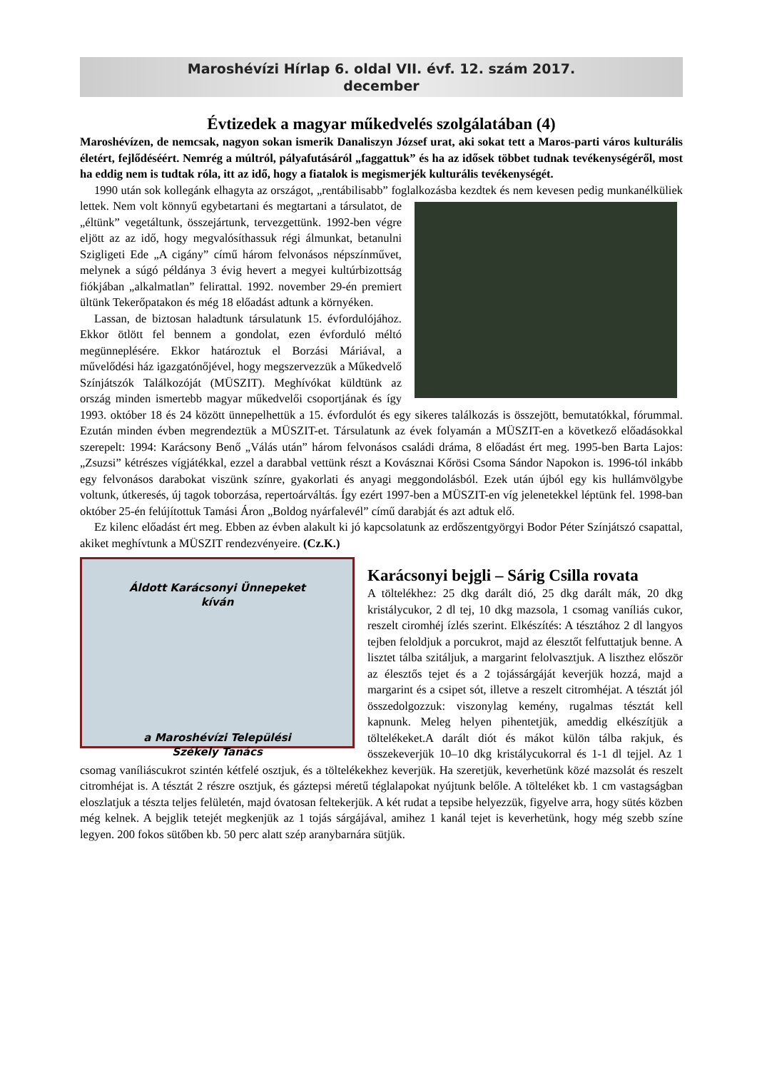Maroshévízi Hírlap 6. oldal VII. évf. 12. szám 2017.
december
Évtizedek a magyar műkedvelés szolgálatában (4)
Maroshévízen, de nemcsak, nagyon sokan ismerik Danaliszyn József urat, aki sokat tett a Maros-parti város kulturális életért, fejlődéséért. Nemrég a múltról, pályafutásáról „faggattuk” és ha az idősek többet tudnak tevékenységéről, most ha eddig nem is tudtak róla, itt az idő, hogy a fiatalok is megismerjék kulturális tevékenységét.
1990 után sok kollegánk elhagyta az országot, „rentábilisabb” foglalkozásba kezdtek és nem kevesen pedig munkanélküliek lettek. Nem volt könnyű egybetartani és megtartani a társulatot, de „éltünk” vegetáltunk, összejártunk, tervezgettünk. 1992-ben végre eljött az az idő, hogy megvalósíthassuk régi álmunkat, betanulni Szigligeti Ede „A cigány” című három felvonásos népszínművet, melynek a súgó példánya 3 évig hevert a megyei kultúrbizottság fiókjában „alkalmatlan” felirattal. 1992. november 29-én premiert ültünk Tekerőpatakon és még 18 előadást adtunk a környéken.
Lassan, de biztosan haladtunk társulatunk 15. évfordulójához. Ekkor ötlött fel bennem a gondolat, ezen évforduló méltó megünneplésére. Ekkor határoztuk el Borzási Máriával, a művelődési ház igazgatónőjével, hogy megszervezzük a Műkedvelő Színjátszók Találkozóját (MÜSZIT). Meghívókat küldtünk az ország minden ismertebb magyar műkedvelői csoportjának és így 1993. október 18 és 24 között ünnepelhettük a 15. évfordulót és egy sikeres találkozás is összejött, bemutatókkal, fórummal. Ezután minden évben megrendeztük a MÜSZIT-et. Társulatunk az évek folyamán a MÜSZIT-en a következő előadásokkal szerepelt: 1994: Karácsony Benő „Válás után” három felvonásos családi dráma, 8 előadást ért meg. 1995-ben Barta Lajos: „Zsuzsi” kétrészes vígjátékkal, ezzel a darabbal vettünk részt a Kovásznai Kőrösi Csoma Sándor Napokon is. 1996-tól inkább egy felvonásos darabokat viszünk színre, gyakorlati és anyagi meggondolásból. Ezek után újból egy kis hullámvölgybe voltunk, útkeresés, új tagok toborzása, repertoárváltás. Így ezért 1997-ben a MÜSZIT-en víg jelenetekkel léptünk fel. 1998-ban október 25-én felújítottuk Tamási Áron „Boldog nyárfalevél” című darabját és azt adtuk elő.
Ez kilenc előadást ért meg. Ebben az évben alakult ki jó kapcsolatunk az erdőszentgyörgyi Bodor Péter Színjátszó csapattal, akiket meghívtunk a MÜSZIT rendezvényeire. (Cz.K.)
Áldott Karácsonyi Ünnepeket
kíván
a Maroshévízi Települési
Székely Tanács
Karácsonyi bejgli – Sárig Csilla rovata
A töltelékhez: 25 dkg darált dió, 25 dkg darált mák, 20 dkg kristálycukor, 2 dl tej, 10 dkg mazsola, 1 csomag vaníliás cukor, reszelt ciromhéj ízlés szerint. Elkészítés: A tésztához 2 dl langyos tejben feloldjuk a porcukrot, majd az élesztőt felfuttatjuk benne. A lisztet tálba szitáljuk, a margarint felolvasztjuk. A liszthez először az élesztős tejet és a 2 tojássárgáját keverjük hozzá, majd a margarint és a csipet sót, illetve a reszelt citromhéjat. A tésztát jól összedolgozzuk: viszonylag kemény, rugalmas tésztát kell kapnunk. Meleg helyen pihentetjük, ameddig elkészítjük a töltelékeket.A darált diót és mákot külön tálba rakjuk, és összekeverjük 10–10 dkg kristálycukorral és 1-1 dl tejjel. Az 1 csomag vaníliáscukrot szintén kétfelé osztjuk, és a töltelékekhez keverjük. Ha szeretjük, keverhetünk közé mazsolát és reszelt citromhéjat is. A tésztát 2 részre osztjuk, és gáztepsi méretű téglalapokat nyújtunk belőle. A tölteléket kb. 1 cm vastagságban eloszlatjuk a tészta teljes felületén, majd óvatosan feltekerjük. A két rudat a tepsibe helyezzük, figyelve arra, hogy sütés közben még kelnek. A bejglik tetejét megkenjük az 1 tojás sárgájával, amihez 1 kanál tejet is keverhetünk, hogy még szebb színe legyen. 200 fokos sütőben kb. 50 perc alatt szép aranybarnára sütjük.